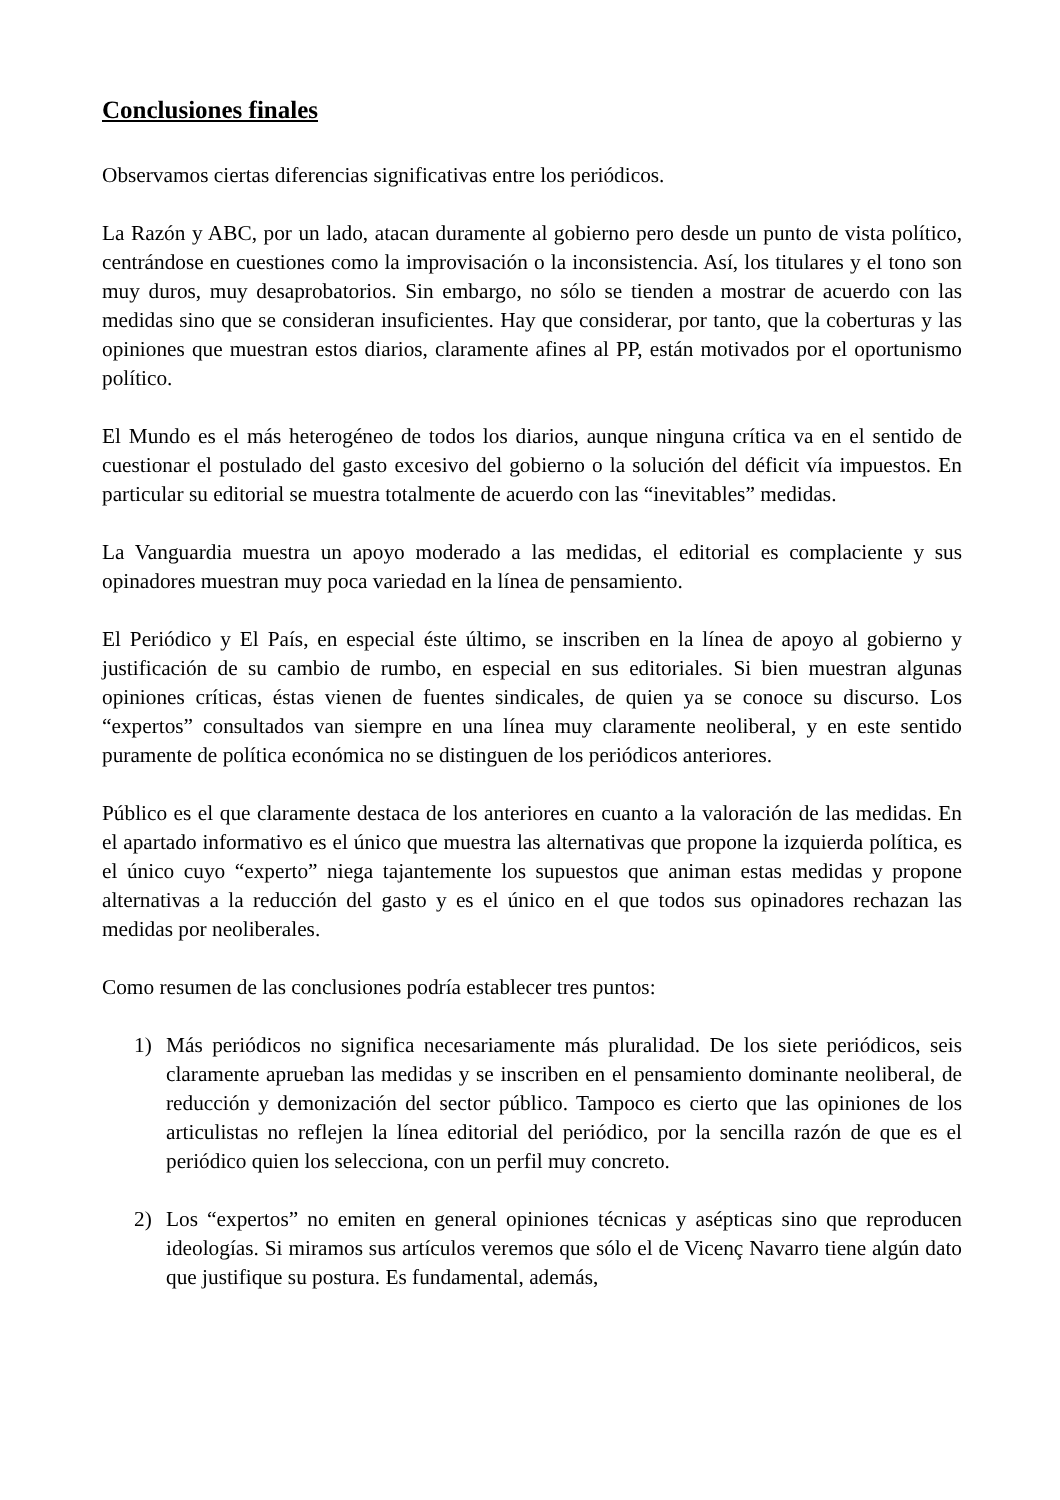Conclusiones finales
Observamos ciertas diferencias significativas entre los periódicos.
La Razón y ABC, por un lado, atacan duramente al gobierno pero desde un punto de vista político, centrándose en cuestiones como la improvisación o la inconsistencia. Así, los titulares y el tono son muy duros, muy desaprobatorios. Sin embargo, no sólo se tienden a mostrar de acuerdo con las medidas sino que se consideran insuficientes. Hay que considerar, por tanto, que la coberturas y las opiniones que muestran estos diarios, claramente afines al PP, están motivados por el oportunismo político.
El Mundo es el más heterogéneo de todos los diarios, aunque ninguna crítica va en el sentido de cuestionar el postulado del gasto excesivo del gobierno o la solución del déficit vía impuestos. En particular su editorial se muestra totalmente de acuerdo con las “inevitables” medidas.
La Vanguardia muestra un apoyo moderado a las medidas, el editorial es complaciente y sus opinadores muestran muy poca variedad en la línea de pensamiento.
El Periódico y El País, en especial éste último, se inscriben en la línea de apoyo al gobierno y justificación de su cambio de rumbo, en especial en sus editoriales. Si bien muestran algunas opiniones críticas, éstas vienen de fuentes sindicales, de quien ya se conoce su discurso. Los “expertos” consultados van siempre en una línea muy claramente neoliberal, y en este sentido puramente de política económica no se distinguen de los periódicos anteriores.
Público es el que claramente destaca de los anteriores en cuanto a la valoración de las medidas. En el apartado informativo es el único que muestra las alternativas que propone la izquierda política, es el único cuyo “experto” niega tajantemente los supuestos que animan estas medidas y propone alternativas a la reducción del gasto y es el único en el que todos sus opinadores rechazan las medidas por neoliberales.
Como resumen de las conclusiones podría establecer tres puntos:
1) Más periódicos no significa necesariamente más pluralidad. De los siete periódicos, seis claramente aprueban las medidas y se inscriben en el pensamiento dominante neoliberal, de reducción y demonización del sector público. Tampoco es cierto que las opiniones de los articulistas no reflejen la línea editorial del periódico, por la sencilla razón de que es el periódico quien los selecciona, con un perfil muy concreto.
2) Los “expertos” no emiten en general opiniones técnicas y asépticas sino que reproducen ideologías. Si miramos sus artículos veremos que sólo el de Vicenç Navarro tiene algún dato que justifique su postura. Es fundamental, además,